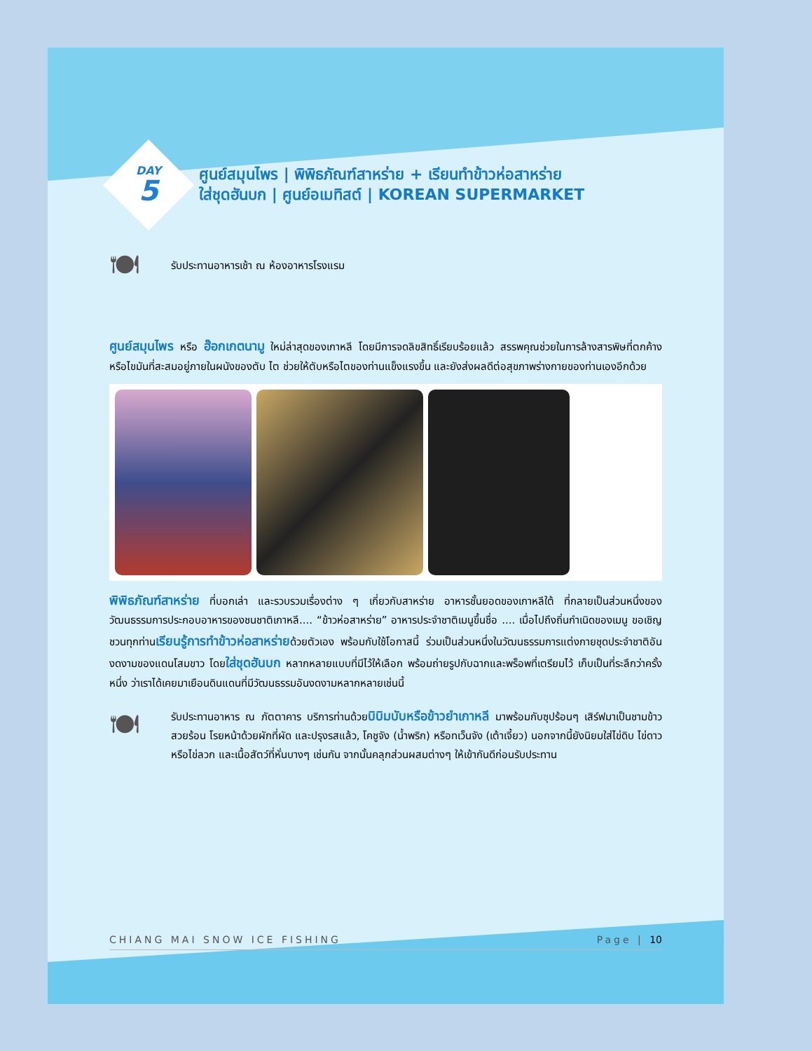DAY
5
ศูนย์สมุนไพร | พิพิธภัณฑ์สาหร่าย + เรียนทำข้าวห่อสาหร่าย
ใส่ชุดฮันบก | ศูนย์อเมทิสต์ | KOREAN SUPERMARKET
🍽
รับประทานอาหารเช้า ณ ห้องอาหารโรงแรม
ศูนย์สมุนไพร หรือ ฮ๊อกเกตนามู ใหม่ล่าสุดของเกาหลี โดยมีการจดลิขสิทธิ์เรียบร้อยแล้ว สรรพคุณช่วยในการล้างสารพิษที่ตกค้างหรือไขมันที่สะสมอยู่ภายในผนังของตับ ไต ช่วยให้ตับหรือไตของท่านแข็งแรงขึ้น และยังส่งผลดีต่อสุขภาพร่างกายของท่านเองอีกด้วย
พิพิธภัณฑ์สาหร่าย ที่บอกเล่า และรวบรวมเรื่องต่าง ๆ เกี่ยวกับสาหร่าย อาหารชั้นยอดของเกาหลีใต้ ที่กลายเป็นส่วนหนึ่งของ วัฒนธรรมการประกอบอาหารของชนชาติเกาหลี.... “ข้าวห่อสาหร่าย” อาหารประจำชาติเมนูขึ้นชื่อ .... เมื่อไปถึงถิ่นกำเนิดของเมนู ขอเชิญชวนทุกท่านเรียนรู้การทำข้าวห่อสาหร่ายด้วยตัวเอง พร้อมกับใช้โอกาสนี้ ร่วมเป็นส่วนหนึ่งในวัฒนธรรมการแต่งกายชุดประจำชาติอันงดงามของแดนโสมขาว โดยใส่ชุดฮันบก หลากหลายแบบที่มีไว้ให้เลือก พร้อมถ่ายรูปกับฉากและพร็อพที่เตรียมไว้ เก็บเป็นที่ระลึกว่าครั้งหนึ่ง ว่าเราได้เคยมาเยือนดินแดนที่มีวัฒนธรรมอันงดงามหลากหลายเช่นนี้
🍽
รับประทานอาหาร ณ ภัตตาคาร บริการท่านด้วยบิบิมบับหรือข้าวยำเกาหลี มาพร้อมกับซุปร้อนๆ เสิร์ฟมาเป็นชามข้าวสวยร้อน โรยหน้าด้วยผักที่ผัด และปรุงรสแล้ว, โคชูจัง (น้ำพริก) หรือทเว็นจัง (เต้าเจี้ยว) นอกจากนี้ยังนิยมใส่ไข่ดิบ ไข่ดาว หรือไข่ลวก และเนื้อสัตว์ที่หั่นบางๆ เช่นกัน จากนั้นคลุกส่วนผสมต่างๆ ให้เข้ากันดีก่อนรับประทาน
CHIANG MAI SNOW ICE FISHING Page | 10